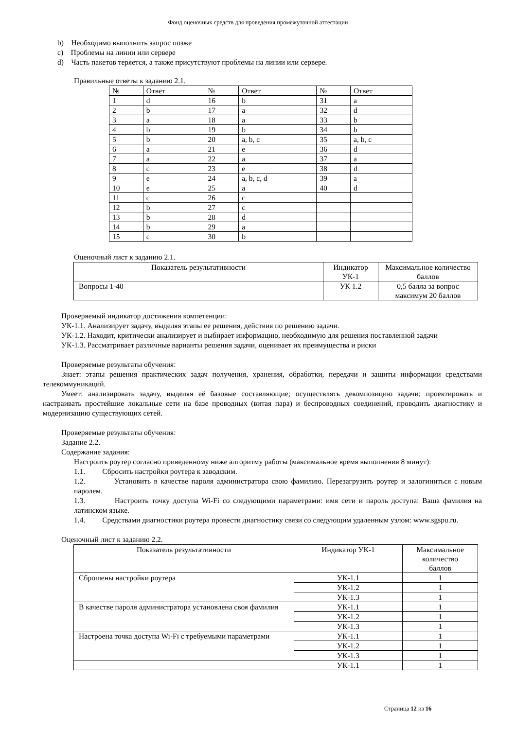Фонд оценочных средств для проведения промежуточной аттестации
b) Необходимо выполнить запрос позже
c) Проблемы на линии или сервере
d) Часть пакетов теряется, а также присутствуют проблемы на линии или сервере.
Правильные ответы к заданию 2.1.
| № | Ответ | № | Ответ | № | Ответ |
| 1 | d | 16 | b | 31 | a |
| 2 | b | 17 | a | 32 | d |
| 3 | a | 18 | a | 33 | b |
| 4 | b | 19 | b | 34 | b |
| 5 | b | 20 | a, b, c | 35 | a, b, c |
| 6 | a | 21 | e | 36 | d |
| 7 | a | 22 | a | 37 | a |
| 8 | c | 23 | e | 38 | d |
| 9 | e | 24 | a, b, c, d | 39 | a |
| 10 | e | 25 | a | 40 | d |
| 11 | c | 26 | c | | |
| 12 | b | 27 | c | | |
| 13 | b | 28 | d | | |
| 14 | b | 29 | a | | |
| 15 | c | 30 | b | | |
Оценочный лист к заданию 2.1.
| Показатель результативности | Индикатор УК-1 | Максимальное количество баллов |
| Вопросы 1-40 | УК 1.2 | 0,5 балла за вопрос максимум 20 баллов |
Проверяемый индикатор достижения компетенции:
УК-1.1. Анализирует задачу, выделяя этапы ее решения, действия по решению задачи.
УК-1.2. Находит, критически анализирует и выбирает информацию, необходимую для решения поставленной задачи
УК-1.3. Рассматривает различные варианты решения задачи, оценивает их преимущества и риски
Проверяемые результаты обучения:
Знает: этапы решения практических задач получения, хранения, обработки, передачи и защиты информации средствами телекоммуникаций.
Умеет: анализировать задачу, выделяя её базовые составляющие; осуществлять декомпозицию задачи; проектировать и настраивать простейшие локальные сети на базе проводных (витая пара) и беспроводных соединений, проводить диагностику и модернизацию существующих сетей.
Проверяемые результаты обучения:
Задание 2.2.
Содержание задания:
Настроить роутер согласно приведенному ниже алгоритму работы (максимальное время выполнения 8 минут):
1.1. Сбросить настройки роутера к заводским.
1.2. Установить в качестве пароля администратора свою фамилию. Перезагрузить роутер и залогиниться с новым паролем.
1.3. Настроить точку доступа Wi-Fi со следующими параметрами: имя сети и пароль доступа: Ваша фамилия на латинском языке.
1.4. Средствами диагностики роутера провести диагностику связи со следующим удаленным узлом: www.sgspu.ru.
Оценочный лист к заданию 2.2.
| Показатель результативности | Индикатор УК-1 | Максимальное количество баллов |
| Сброшены настройки роутера | УК-1.1 | 1 |
| | УК-1.2 | 1 |
| | УК-1.3 | 1 |
| В качестве пароля администратора установлена своя фамилия | УК-1.1 | 1 |
| | УК-1.2 | 1 |
| | УК-1.3 | 1 |
| Настроена точка доступа Wi-Fi с требуемыми параметрами | УК-1.1 | 1 |
| | УК-1.2 | 1 |
| | УК-1.3 | 1 |
| | УК-1.1 | 1 |
Страница 12 из 16